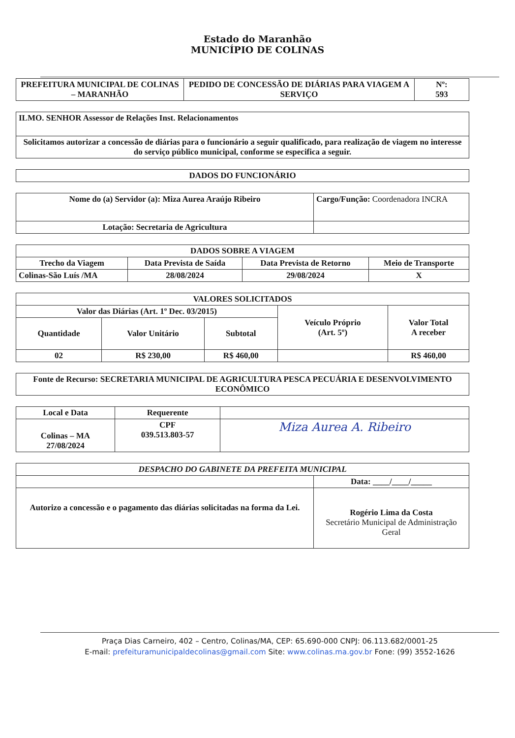Estado do Maranhão
MUNICÍPIO DE COLINAS
| PREFEITURA MUNICIPAL DE COLINAS – MARANHÃO | PEDIDO DE CONCESSÃO DE DIÁRIAS PARA VIAGEM A SERVIÇO | Nº: 593 |
| ILMO. SENHOR Assessor de Relações Inst. Relacionamentos |
| Solicitamos autorizar a concessão de diárias para o funcionário a seguir qualificado, para realização de viagem no interesse do serviço público municipal, conforme se especifica a seguir. |
| DADOS DO FUNCIONÁRIO |
| --- |
| Nome do (a) Servidor (a): Miza Aurea Araújo Ribeiro | Cargo/Função: Coordenadora INCRA |
| Lotação: Secretaria de Agricultura | |
| DADOS SOBRE A VIAGEM | | | |
| --- | --- | --- | --- |
| Trecho da Viagem | Data Prevista de Saída | Data Prevista de Retorno | Meio de Transporte |
| Colinas-São Luís /MA | 28/08/2024 | 29/08/2024 | X |
| VALORES SOLICITADOS | | | | |
| --- | --- | --- | --- | --- |
| Valor das Diárias (Art. 1º Dec. 03/2015) | | | Veículo Próprio (Art. 5º) | Valor Total A receber |
| Quantidade | Valor Unitário | Subtotal | | |
| 02 | R$ 230,00 | R$ 460,00 | | R$ 460,00 |
| Fonte de Recurso: SECRETARIA MUNICIPAL DE AGRICULTURA PESCA PECUÁRIA E DESENVOLVIMENTO ECONÔMICO |
| Local e Data | Requerente | |
| --- | --- | --- |
| Colinas – MA 27/08/2024 | CPF 039.513.803-57 | Miza Aurea A. Ribeiro |
| DESPACHO DO GABINETE DA PREFEITA MUNICIPAL | |
| --- | --- |
| | Data: ____/____/_____ |
| Autorizo a concessão e o pagamento das diárias solicitadas na forma da Lei. | Rogério Lima da Costa Secretário Municipal de Administração Geral |
Praça Dias Carneiro, 402 – Centro, Colinas/MA, CEP: 65.690-000 CNPJ: 06.113.682/0001-25
E-mail: prefeituramunicipaldecolinas@gmail.com Site: www.colinas.ma.gov.br Fone: (99) 3552-1626